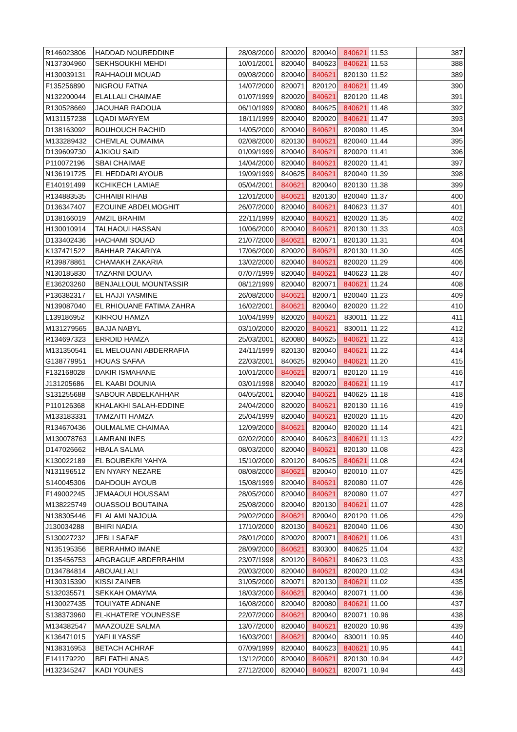| R146023806 | HADDAD NOUREDDINE | 28/08/2000 | 820020 | 820040 | 840621 | 11.53 | 387 |
| N137304960 | SEKHSOUKHI MEHDI | 10/01/2001 | 820040 | 840623 | 840621 | 11.53 | 388 |
| H130039131 | RAHHAOUI MOUAD | 09/08/2000 | 820040 | 840621 | 820130 | 11.52 | 389 |
| F135256890 | NIGROU FATNA | 14/07/2000 | 820071 | 820120 | 840621 | 11.49 | 390 |
| N132200044 | ELALLALI CHAIMAE | 01/07/1999 | 820020 | 840621 | 820120 | 11.48 | 391 |
| R130528669 | JAOUHAR RADOUA | 06/10/1999 | 820080 | 840625 | 840621 | 11.48 | 392 |
| M131157238 | LQADI MARYEM | 18/11/1999 | 820040 | 820020 | 840621 | 11.47 | 393 |
| D138163092 | BOUHOUCH RACHID | 14/05/2000 | 820040 | 840621 | 820080 | 11.45 | 394 |
| M133289432 | CHEMLAL OUMAIMA | 02/08/2000 | 820130 | 840621 | 820040 | 11.44 | 395 |
| D139609730 | AJKIOU SAID | 01/09/1999 | 820040 | 840621 | 820020 | 11.41 | 396 |
| P110072196 | SBAI CHAIMAE | 14/04/2000 | 820040 | 840621 | 820020 | 11.41 | 397 |
| N136191725 | EL HEDDARI AYOUB | 19/09/1999 | 840625 | 840621 | 820040 | 11.39 | 398 |
| E140191499 | KCHIKECH LAMIAE | 05/04/2001 | 840621 | 820040 | 820130 | 11.38 | 399 |
| R134883535 | CHHAIBI RIHAB | 12/01/2000 | 840621 | 820130 | 820040 | 11.37 | 400 |
| D136347407 | EZOUINE ABDELMOGHIT | 26/07/2000 | 820040 | 840621 | 840623 | 11.37 | 401 |
| D138166019 | AMZIL BRAHIM | 22/11/1999 | 820040 | 840621 | 820020 | 11.35 | 402 |
| H130010914 | TALHAOUI HASSAN | 10/06/2000 | 820040 | 840621 | 820130 | 11.33 | 403 |
| D133402436 | HACHAMI SOUAD | 21/07/2000 | 840621 | 820071 | 820130 | 11.31 | 404 |
| K137471522 | BAHHAR ZAKARIYA | 17/06/2000 | 820020 | 840621 | 820130 | 11.30 | 405 |
| R139878861 | CHAMAKH ZAKARIA | 13/02/2000 | 820040 | 840621 | 820020 | 11.29 | 406 |
| N130185830 | TAZARNI DOUAA | 07/07/1999 | 820040 | 840621 | 840623 | 11.28 | 407 |
| E136203260 | BENJALLOUL MOUNTASSIR | 08/12/1999 | 820040 | 820071 | 840621 | 11.24 | 408 |
| P136382317 | EL HAJJI YASMINE | 26/08/2000 | 840621 | 820071 | 820040 | 11.23 | 409 |
| N139087040 | EL RHIOUANE FATIMA ZAHRA | 16/02/2001 | 840621 | 820040 | 820020 | 11.22 | 410 |
| L139186952 | KIRROU HAMZA | 10/04/1999 | 820020 | 840621 | 830011 | 11.22 | 411 |
| M131279565 | BAJJA NABYL | 03/10/2000 | 820020 | 840621 | 830011 | 11.22 | 412 |
| R134697323 | ERRDID HAMZA | 25/03/2001 | 820080 | 840625 | 840621 | 11.22 | 413 |
| M131350541 | EL MELOUANI ABDERRAFIA | 24/11/1999 | 820130 | 820040 | 840621 | 11.22 | 414 |
| G138779951 | HOUAS SAFAA | 22/03/2001 | 840625 | 820040 | 840621 | 11.20 | 415 |
| F132168028 | DAKIR ISMAHANE | 10/01/2000 | 840621 | 820071 | 820120 | 11.19 | 416 |
| J131205686 | EL KAABI DOUNIA | 03/01/1998 | 820040 | 820020 | 840621 | 11.19 | 417 |
| S131255688 | SABOUR ABDELKAHHAR | 04/05/2001 | 820040 | 840621 | 840625 | 11.18 | 418 |
| P110126368 | KHALAKHI SALAH-EDDINE | 24/04/2000 | 820020 | 840621 | 820130 | 11.16 | 419 |
| M133183331 | TAMZAITI HAMZA | 25/04/1999 | 820040 | 840621 | 820020 | 11.15 | 420 |
| R134670436 | OULMALME CHAIMAA | 12/09/2000 | 840621 | 820040 | 820020 | 11.14 | 421 |
| M130078763 | LAMRANI INES | 02/02/2000 | 820040 | 840623 | 840621 | 11.13 | 422 |
| D147026662 | HBALA SALMA | 08/03/2000 | 820040 | 840621 | 820130 | 11.08 | 423 |
| K130022189 | EL BOUBEKRI YAHYA | 15/10/2000 | 820120 | 840625 | 840621 | 11.08 | 424 |
| N131196512 | EN NYARY NEZARE | 08/08/2000 | 840621 | 820040 | 820010 | 11.07 | 425 |
| S140045306 | DAHDOUH AYOUB | 15/08/1999 | 820040 | 840621 | 820080 | 11.07 | 426 |
| F149002245 | JEMAAOUI HOUSSAM | 28/05/2000 | 820040 | 840621 | 820080 | 11.07 | 427 |
| M138225749 | OUASSOU BOUTAINA | 25/08/2000 | 820040 | 820130 | 840621 | 11.07 | 428 |
| N138305446 | EL ALAMI NAJOUA | 29/02/2000 | 840621 | 820040 | 820120 | 11.06 | 429 |
| J130034288 | BHIRI NADIA | 17/10/2000 | 820130 | 840621 | 820040 | 11.06 | 430 |
| S130027232 | JEBLI SAFAE | 28/01/2000 | 820020 | 820071 | 840621 | 11.06 | 431 |
| N135195356 | BERRAHMO IMANE | 28/09/2000 | 840621 | 830300 | 840625 | 11.04 | 432 |
| D135456753 | ARGRAGUE ABDERRAHIM | 23/07/1998 | 820120 | 840621 | 840623 | 11.03 | 433 |
| D134784814 | ABOUALI ALI | 20/03/2000 | 820040 | 840621 | 820020 | 11.02 | 434 |
| H130315390 | KISSI ZAINEB | 31/05/2000 | 820071 | 820130 | 840621 | 11.02 | 435 |
| S132035571 | SEKKAH OMAYMA | 18/03/2000 | 840621 | 820040 | 820071 | 11.00 | 436 |
| H130027435 | TOUIYATE ADNANE | 16/08/2000 | 820040 | 820080 | 840621 | 11.00 | 437 |
| S138373960 | EL-KHATERE YOUNESSE | 22/07/2000 | 840621 | 820040 | 820071 | 10.96 | 438 |
| M134382547 | MAAZOUZE SALMA | 13/07/2000 | 820040 | 840621 | 820020 | 10.96 | 439 |
| K136471015 | YAFI ILYASSE | 16/03/2001 | 840621 | 820040 | 830011 | 10.95 | 440 |
| N138316953 | BETACH ACHRAF | 07/09/1999 | 820040 | 840623 | 840621 | 10.95 | 441 |
| E141179220 | BELFATHI ANAS | 13/12/2000 | 820040 | 840621 | 820130 | 10.94 | 442 |
| H132345247 | KADI YOUNES | 27/12/2000 | 820040 | 840621 | 820071 | 10.94 | 443 |